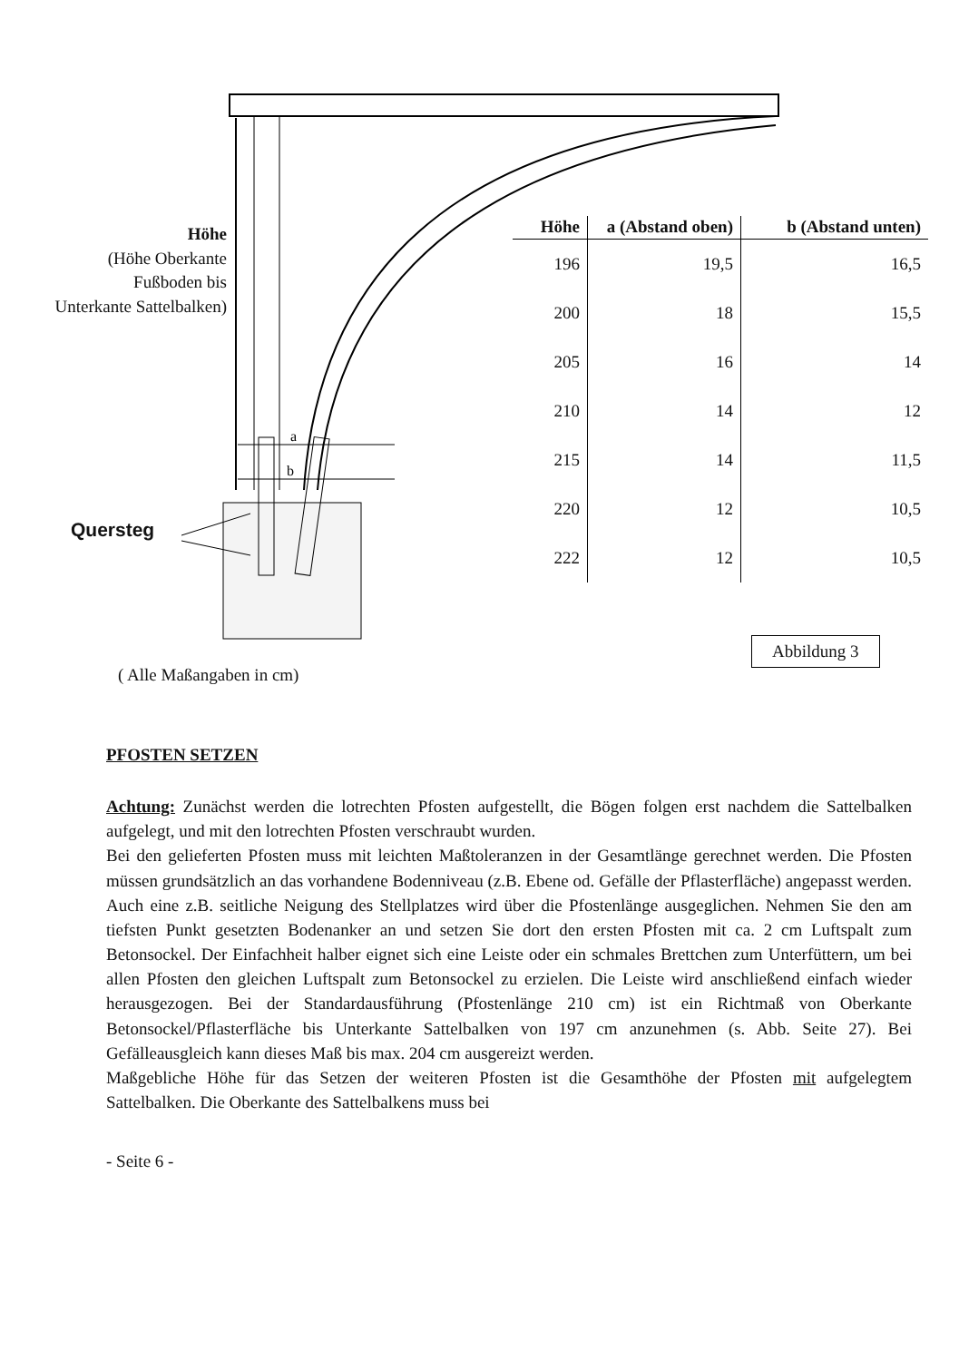a
b
Höhe
(Höhe Oberkante Fußboden bis Unterkante Sattelbalken)
Quersteg
| Höhe | a (Abstand oben) | b (Abstand unten) |
| --- | --- | --- |
| 196 | 19,5 | 16,5 |
| 200 | 18 | 15,5 |
| 205 | 16 | 14 |
| 210 | 14 | 12 |
| 215 | 14 | 11,5 |
| 220 | 12 | 10,5 |
| 222 | 12 | 10,5 |
Abbildung 3
( Alle Maßangaben in cm)
PFOSTEN SETZEN
Achtung: Zunächst werden die lotrechten Pfosten aufgestellt, die Bögen folgen erst nachdem die Sattelbalken aufgelegt, und mit den lotrechten Pfosten verschraubt wurden.
Bei den gelieferten Pfosten muss mit leichten Maßtoleranzen in der Gesamtlänge gerechnet werden. Die Pfosten müssen grundsätzlich an das vorhandene Bodenniveau (z.B. Ebene od. Gefälle der Pflasterfläche) angepasst werden. Auch eine z.B. seitliche Neigung des Stellplatzes wird über die Pfostenlänge ausgeglichen. Nehmen Sie den am tiefsten Punkt gesetzten Bodenanker an und setzen Sie dort den ersten Pfosten mit ca. 2 cm Luftspalt zum Betonsockel. Der Einfachheit halber eignet sich eine Leiste oder ein schmales Brettchen zum Unterfüttern, um bei allen Pfosten den gleichen Luftspalt zum Betonsockel zu erzielen. Die Leiste wird anschließend einfach wieder herausgezogen. Bei der Standardausführung (Pfostenlänge 210 cm) ist ein Richtmaß von Oberkante Betonsockel/Pflasterfläche bis Unterkante Sattelbalken von 197 cm anzunehmen (s. Abb. Seite 27). Bei Gefälleausgleich kann dieses Maß bis max. 204 cm ausgereizt werden.
Maßgebliche Höhe für das Setzen der weiteren Pfosten ist die Gesamthöhe der Pfosten mit aufgelegtem Sattelbalken. Die Oberkante des Sattelbalkens muss bei
- Seite 6 -